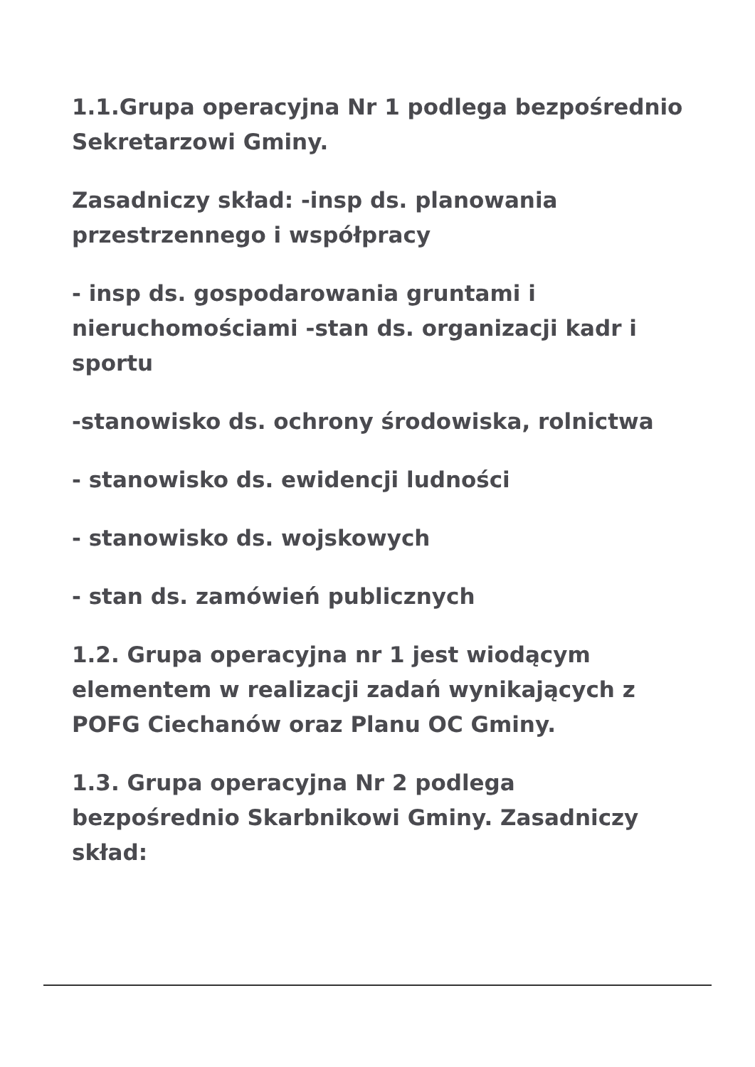1.1.Grupa operacyjna Nr 1 podlega bezpośrednio Sekretarzowi Gminy.
Zasadniczy skład: -insp ds. planowania przestrzennego i współpracy
- insp ds. gospodarowania gruntami i nieruchomościami -stan ds. organizacji kadr i sportu
-stanowisko ds. ochrony środowiska, rolnictwa
- stanowisko ds. ewidencji ludności
- stanowisko ds. wojskowych
- stan ds. zamówień publicznych
1.2. Grupa operacyjna nr 1 jest wiodącym elementem w realizacji zadań wynikających z POFG Ciechanów oraz Planu OC Gminy.
1.3. Grupa operacyjna Nr 2 podlega bezpośrednio Skarbnikowi Gminy. Zasadniczy skład: